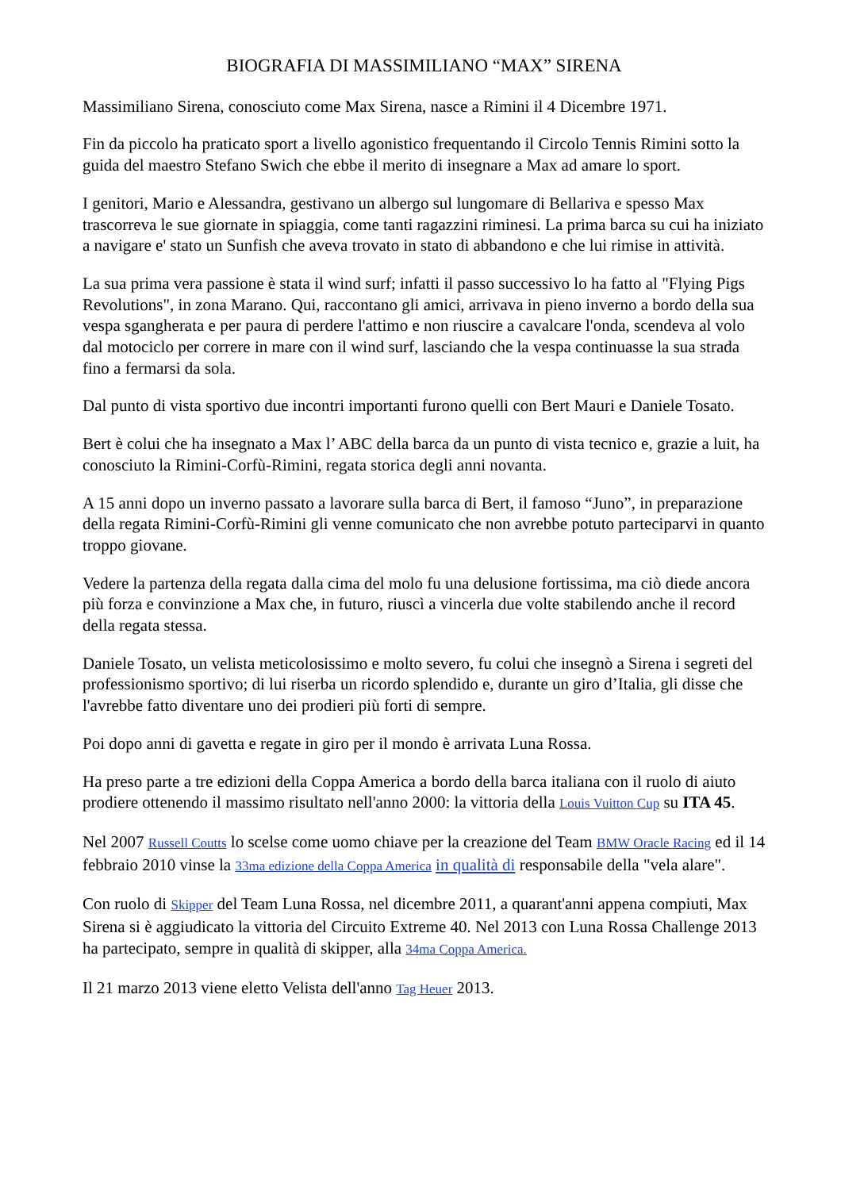BIOGRAFIA DI MASSIMILIANO “MAX” SIRENA
Massimiliano Sirena, conosciuto come Max Sirena, nasce a Rimini il 4 Dicembre 1971.
Fin da piccolo ha praticato sport a livello agonistico frequentando il Circolo Tennis Rimini sotto la guida del maestro Stefano Swich che ebbe il merito di insegnare a Max ad amare lo sport.
I genitori, Mario e Alessandra, gestivano un albergo sul lungomare di Bellariva e spesso Max trascorreva le sue giornate in spiaggia, come tanti ragazzini riminesi. La prima barca su cui ha iniziato a navigare e' stato un Sunfish che aveva trovato in stato di abbandono e che lui rimise in attività.
La sua prima vera passione è stata il wind surf; infatti il passo successivo lo ha fatto al "Flying Pigs Revolutions", in zona Marano. Qui, raccontano gli amici, arrivava in pieno inverno a bordo della sua vespa sgangherata e per paura di perdere l'attimo e non riuscire a cavalcare l'onda, scendeva al volo dal motociclo per correre in mare con il wind surf, lasciando che la vespa continuasse la sua strada fino a fermarsi da sola.
Dal punto di vista sportivo due incontri importanti furono quelli con Bert Mauri e Daniele Tosato.
Bert è colui che ha insegnato a Max l’ ABC della barca da un punto di vista tecnico e, grazie a luit, ha conosciuto la Rimini-Corfù-Rimini, regata storica degli anni novanta.
A 15 anni dopo un inverno passato a lavorare sulla barca di Bert, il famoso “Juno”, in preparazione della regata Rimini-Corfù-Rimini gli venne comunicato che non avrebbe potuto parteciparvi in quanto troppo giovane.
Vedere la partenza della regata dalla cima del molo fu una delusione fortissima, ma ciò diede ancora più forza e convinzione a Max che, in futuro, riuscì a vincerla due volte stabilendo anche il record della regata stessa.
Daniele Tosato, un velista meticolosissimo e molto severo, fu colui che insegnò a Sirena i segreti del professionismo sportivo; di lui riserba un ricordo splendido e, durante un giro d’Italia, gli disse che l'avrebbe fatto diventare uno dei prodieri più forti di sempre.
Poi dopo anni di gavetta e regate in giro per il mondo è arrivata Luna Rossa.
Ha preso parte a tre edizioni della Coppa America a bordo della barca italiana con il ruolo di aiuto prodiere ottenendo il massimo risultato nell'anno 2000: la vittoria della Louis Vuitton Cup su ITA 45.
Nel 2007 Russell Coutts lo scelse come uomo chiave per la creazione del Team BMW Oracle Racing ed il 14 febbraio 2010 vinse la 33ma edizione della Coppa America in qualità di responsabile della "vela alare".
Con ruolo di Skipper del Team Luna Rossa, nel dicembre 2011, a quarant'anni appena compiuti, Max Sirena si è aggiudicato la vittoria del Circuito Extreme 40. Nel 2013 con Luna Rossa Challenge 2013 ha partecipato, sempre in qualità di skipper, alla 34ma Coppa America.
Il 21 marzo 2013 viene eletto Velista dell'anno Tag Heuer 2013.